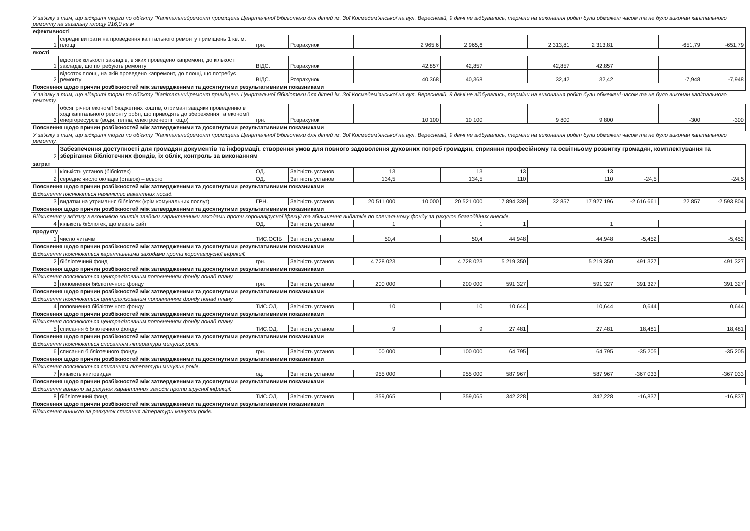| У зв'язку з тим, що відкриті торги по об'єкту "Капітальнийремонт приміщень Ценртальної бібіліотеки для дітей ім. Зої Космедем'янської на вул. Вересневій, 9 двічі не відбувались, терміни на виконання робіт були обмежені часом та не було виконан капітального ремонту на загальну площу 216,0 кв.м | | | | | | | | | | | | |
| ефективності | | | | | | | | | | | | |
| 1 | середні витрати на проведення капітального ремонту приміщень 1 кв. м. площі | грн. | Розрахунок | | 2 965,6 | 2 965,6 | | 2 313,81 | 2 313,81 | | -651,79 | -651,79 |
| якості | | | | | | | | | | | | |
| 1 | відсоток кількості закладів, в яких проведено капремонт, до кількості закладів, що потребують ремонту | ВІДС. | Розрахунок | | 42,857 | 42,857 | | 42,857 | 42,857 | | | |
| 2 | відсоток площі, на якій проведено капремонт, до площі, що потребує ремонту | ВІДС. | Розрахунок | | 40,368 | 40,368 | | 32,42 | 32,42 | | -7,948 | -7,948 |
| Пояснення щодо причин розбіжностей між затвердженими та досягнутими результативними показниками | | | | | | | | | | | | |
| У зв'язку з тим, що відкриті торги по об'єкту "Капітальнийремонт приміщень Ценртальної бібіліотеки для дітей ім. Зої Космедем'янської на вул. Вересневій, 9 двічі не відбувались, терміни на виконання робіт були обмежені часом та не було виконан капітального ремонту. | | | | | | | | | | | | |
| 3 | обсяг річної економії бюджетних коштів, отримані завдяки проведенню в ході капітального ремонту робіт, що приводять до збереження та економії енергоресурсів (води, тепла, електроенергії тощо) | грн. | Розрахунок | | 10 100 | 10 100 | | 9 800 | 9 800 | | -300 | -300 |
| Пояснення щодо причин розбіжностей між затвердженими та досягнутими результативними показниками | | | | | | | | | | | | |
| У зв'язку з тим, що відкриті торги по об'єкту "Капітальнийремонт приміщень Ценртальної бібіліотеки для дітей ім. Зої Космедем'янської на вул. Вересневій, 9 двічі не відбувались, терміни на виконання робіт були обмежені часом та не було виконан капітального ремонту. | | | | | | | | | | | | |
| 2 | Забезпечення доступності для громадян документів та інформації, створення умов для повного задоволення духовних потреб громадян, сприяння професійному та освітньому розвитку громадян, комплектування та зберігання бібліотечних фондів, їх облік, контроль за виконанням | | | | | | | | | | | |
| затрат | | | | | | | | | | | | |
| 1 | кількість установ (бібліотек) | ОД. | Звітність установ | 13 | | 13 | 13 | | 13 | | | |
| 2 | середнє число окладів (ставок) – всього | ОД. | Звітність установ | 134,5 | | 134,5 | 110 | | 110 | -24,5 | | -24,5 |
| Пояснення щодо причин розбіжностей між затвердженими та досягнутими результативними показниками | | | | | | | | | | | | |
| Відхилення пяснюються наявністю вакантних посад. | | | | | | | | | | | | |
| 3 | видатки на утримання бібліотек (крім комунальних послуг) | ГРН. | Звітність установ | 20 511 000 | 10 000 | 20 521 000 | 17 894 339 | 32 857 | 17 927 196 | -2 616 661 | 22 857 | -2 593 804 |
| Пояснення щодо причин розбіжностей між затвердженими та досягнутими результативними показниками | | | | | | | | | | | | |
| Відхилення у зв"язку з економією коштів завдяки карантинними заходами проти коронавірусної іфекції та збільшення видатків по спецальному фонду за рахунок благодійних внесків. | | | | | | | | | | | | |
| 4 | кількість бібліотек, що мають сайт | ОД. | Звітність установ | 1 | | 1 | 1 | | 1 | | | |
| продукту | | | | | | | | | | | | |
| 1 | число читачів | ТИС.ОСІБ | Звітність установ | 50,4 | | 50,4 | 44,948 | | 44,948 | -5,452 | | -5,452 |
| Пояснення щодо причин розбіжностей між затвердженими та досягнутими результативними показниками | | | | | | | | | | | | |
| Відхилення пояснюються карантинними заходами проти коронавірусної інфекції. | | | | | | | | | | | | |
| 2 | бібліотечний фонд | грн. | Звітність установ | 4 728 023 | | 4 728 023 | 5 219 350 | | 5 219 350 | 491 327 | | 491 327 |
| Пояснення щодо причин розбіжностей між затвердженими та досягнутими результативними показниками | | | | | | | | | | | | |
| Відхилення пояснюються централізованим поповненням фонду понад плану | | | | | | | | | | | | |
| 3 | поповнення бібліотечного фонду | грн. | Звітність установ | 200 000 | | 200 000 | 591 327 | | 591 327 | 391 327 | | 391 327 |
| Пояснення щодо причин розбіжностей між затвердженими та досягнутими результативними показниками | | | | | | | | | | | | |
| Відхилення пояснюються централізованим поповненням фонду понад плану | | | | | | | | | | | | |
| 4 | поповнення бібліотечного фонду | ТИС.ОД. | Звітність установ | 10 | | 10 | 10,644 | | 10,644 | 0,644 | | 0,644 |
| Пояснення щодо причин розбіжностей між затвердженими та досягнутими результативними показниками | | | | | | | | | | | | |
| Відхилення пояснюються централізованим поповненням фонду понад плану | | | | | | | | | | | | |
| 5 | списання бібліотечного фонду | ТИС.ОД. | Звітність установ | 9 | | 9 | 27,481 | | 27,481 | 18,481 | | 18,481 |
| Пояснення щодо причин розбіжностей між затвердженими та досягнутими результативними показниками | | | | | | | | | | | | |
| Відхилення пояснюються списанням літератури минулих років. | | | | | | | | | | | | |
| 6 | списання бібліотечного фонду | грн. | Звітність установ | 100 000 | | 100 000 | 64 795 | | 64 795 | -35 205 | | -35 205 |
| Пояснення щодо причин розбіжностей між затвердженими та досягнутими результативними показниками | | | | | | | | | | | | |
| Відхилення пояснюються списанням літератури минулих років. | | | | | | | | | | | | |
| 7 | кількість книговидач | од. | Звітність установ | 955 000 | | 955 000 | 587 967 | | 587 967 | -367 033 | | -367 033 |
| Пояснення щодо причин розбіжностей між затвердженими та досягнутими результативними показниками | | | | | | | | | | | | |
| Відхилення виникло за рахунок карантинних заходів проти вірусної інфекції. | | | | | | | | | | | | |
| 8 | бібліотечний фонд | ТИС.ОД. | Звітність установ | 359,065 | | 359,065 | 342,228 | | 342,228 | -16,837 | | -16,837 |
| Пояснення щодо причин розбіжностей між затвердженими та досягнутими результативними показниками | | | | | | | | | | | | |
| Відхилення виникло за разхунок списання літератури минулих років. | | | | | | | | | | | | |